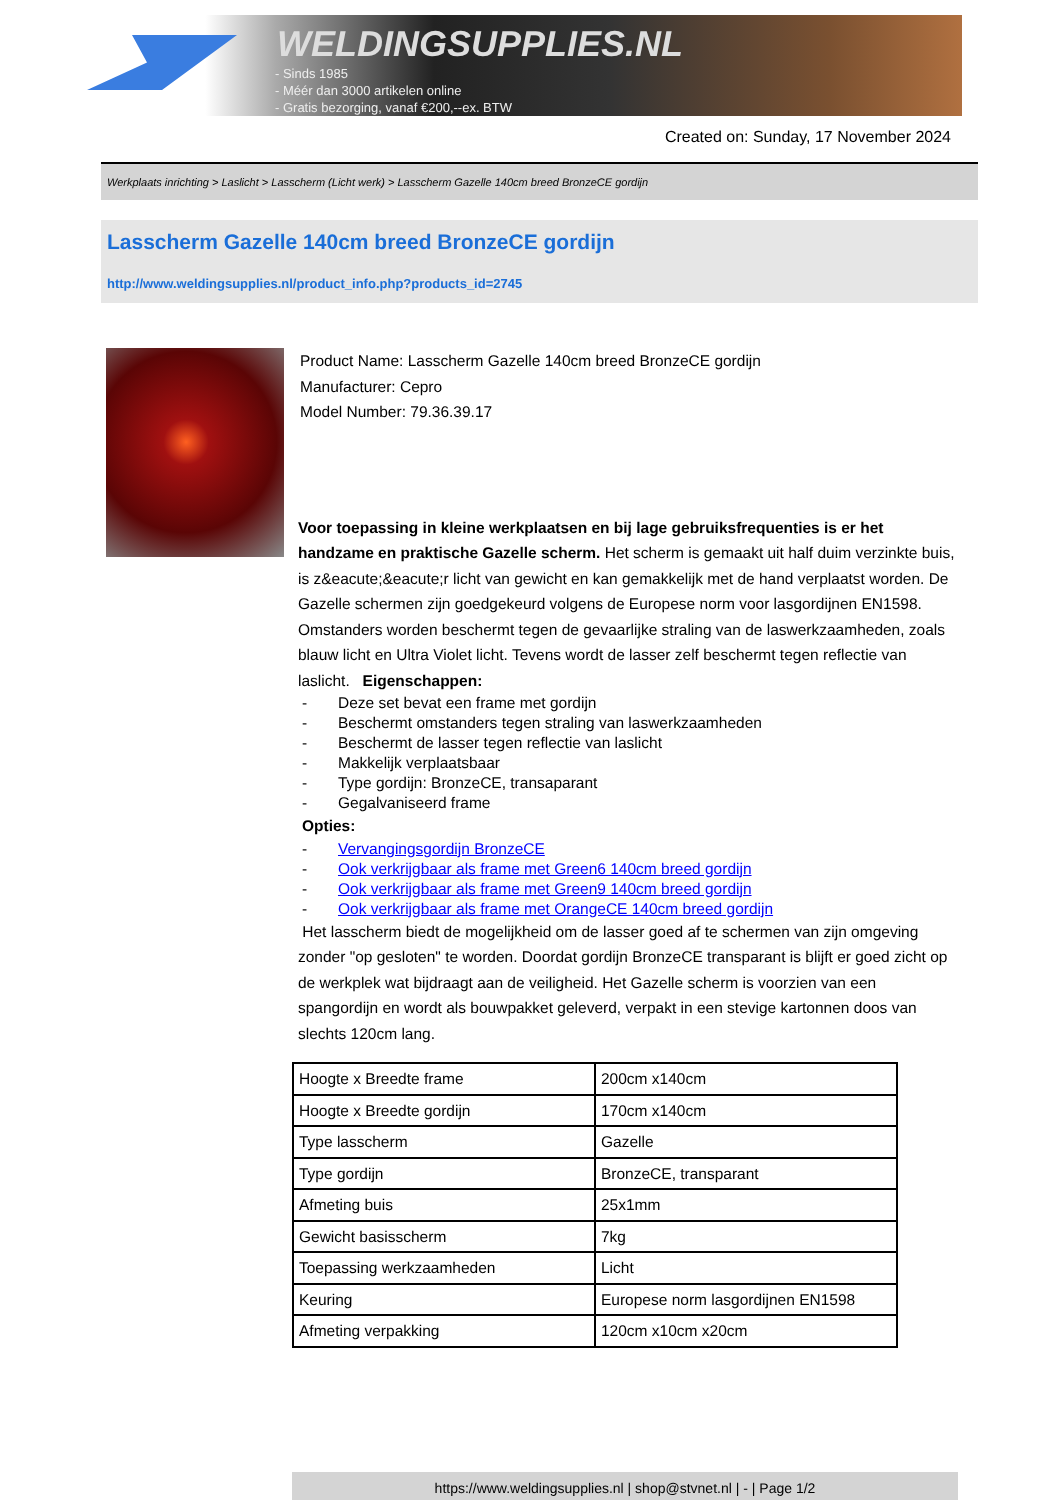WELDINGSUPPLIES.NL
- Sinds 1985
- Méér dan 3000 artikelen online
- Gratis bezorging, vanaf €200,--ex. BTW
Created on: Sunday, 17 November 2024
Werkplaats inrichting > Laslicht > Lasscherm (Licht werk) > Lasscherm Gazelle 140cm breed BronzeCE gordijn
Lasscherm Gazelle 140cm breed BronzeCE gordijn
http://www.weldingsupplies.nl/product_info.php?products_id=2745
Product Name: Lasscherm Gazelle 140cm breed BronzeCE gordijn
Manufacturer: Cepro
Model Number: 79.36.39.17
Voor toepassing in kleine werkplaatsen en bij lage gebruiksfrequenties is er het handzame en praktische Gazelle scherm. Het scherm is gemaakt uit half duim verzinkte buis, is z&eacute;&eacute;r licht van gewicht en kan gemakkelijk met de hand verplaatst worden. De Gazelle schermen zijn goedgekeurd volgens de Europese norm voor lasgordijnen EN1598. Omstanders worden beschermt tegen de gevaarlijke straling van de laswerkzaamheden, zoals blauw licht en Ultra Violet licht. Tevens wordt de lasser zelf beschermt tegen reflectie van laslicht. Eigenschappen:
- Deze set bevat een frame met gordijn
- Beschermt omstanders tegen straling van laswerkzaamheden
- Beschermt de lasser tegen reflectie van laslicht
- Makkelijk verplaatsbaar
- Type gordijn: BronzeCE, transaparant
- Gegalvaniseerd frame
Opties:
- Vervangingsgordijn BronzeCE
- Ook verkrijgbaar als frame met Green6 140cm breed gordijn
- Ook verkrijgbaar als frame met Green9 140cm breed gordijn
- Ook verkrijgbaar als frame met OrangeCE 140cm breed gordijn
Het lasscherm biedt de mogelijkheid om de lasser goed af te schermen van zijn omgeving zonder "op gesloten" te worden. Doordat gordijn BronzeCE transparant is blijft er goed zicht op de werkplek wat bijdraagt aan de veiligheid. Het Gazelle scherm is voorzien van een spangordijn en wordt als bouwpakket geleverd, verpakt in een stevige kartonnen doos van slechts 120cm lang.
| Hoogte x Breedte frame | 200cm x140cm |
| Hoogte x Breedte gordijn | 170cm x140cm |
| Type lasscherm | Gazelle |
| Type gordijn | BronzeCE, transparant |
| Afmeting buis | 25x1mm |
| Gewicht basisscherm | 7kg |
| Toepassing werkzaamheden | Licht |
| Keuring | Europese norm lasgordijnen EN1598 |
| Afmeting verpakking | 120cm x10cm x20cm |
https://www.weldingsupplies.nl | shop@stvnet.nl | - | Page 1/2